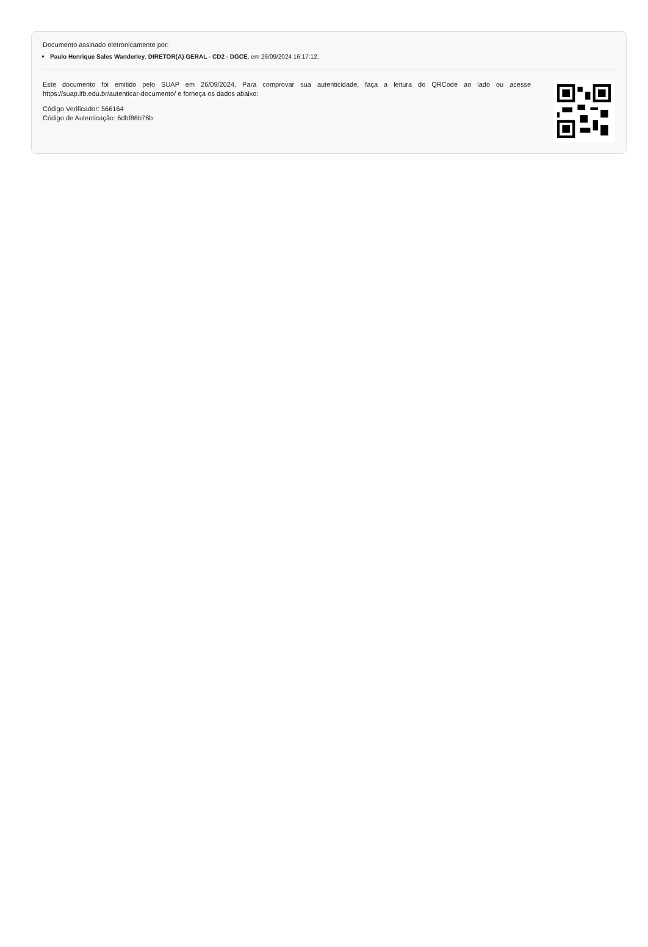Documento assinado eletronicamente por:
Paulo Henrique Sales Wanderley, DIRETOR(A) GERAL - CD2 - DGCE, em 26/09/2024 16:17:12.
Este documento foi emitido pelo SUAP em 26/09/2024. Para comprovar sua autenticidade, faça a leitura do QRCode ao lado ou acesse https://suap.ifb.edu.br/autenticar-documento/ e forneça os dados abaixo:
Código Verificador: 566164
Código de Autenticação: 6dbf86b76b